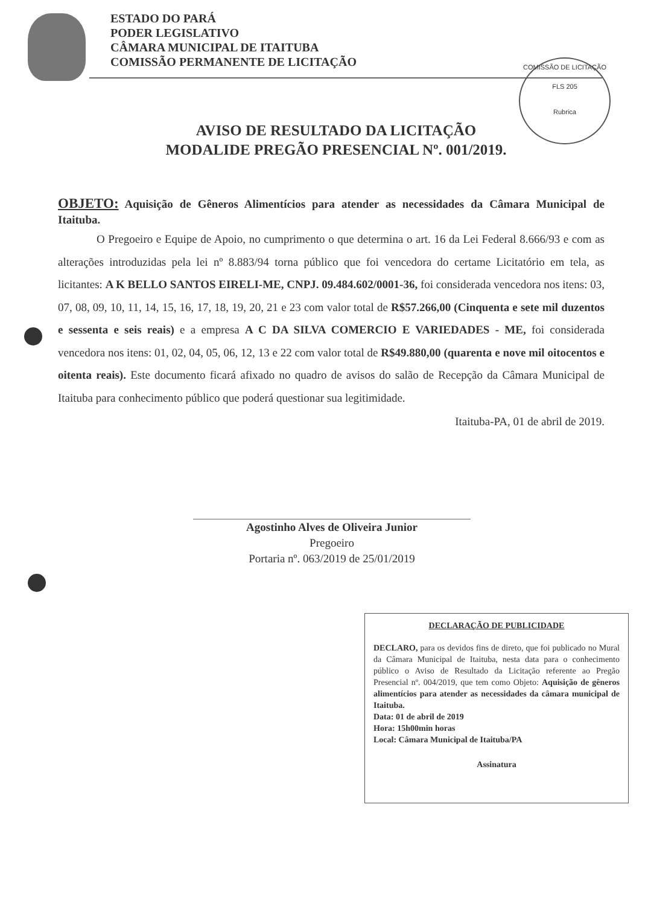COMISSÃO DE LICITAÇÃO
FLS 205
Rubrica
ESTADO DO PARÁ
PODER LEGISLATIVO
CÂMARA MUNICIPAL DE ITAITUBA
COMISSÃO PERMANENTE DE LICITAÇÃO
AVISO DE RESULTADO DA LICITAÇÃO
MODALIDE PREGÃO PRESENCIAL Nº. 001/2019.
OBJETO: Aquisição de Gêneros Alimentícios para atender as necessidades da Câmara Municipal de Itaituba.
O Pregoeiro e Equipe de Apoio, no cumprimento o que determina o art. 16 da Lei Federal 8.666/93 e com as alterações introduzidas pela lei nº 8.883/94 torna público que foi vencedora do certame Licitatório em tela, as licitantes: A K BELLO SANTOS EIRELI-ME, CNPJ. 09.484.602/0001-36, foi considerada vencedora nos itens: 03, 07, 08, 09, 10, 11, 14, 15, 16, 17, 18, 19, 20, 21 e 23 com valor total de R$57.266,00 (Cinquenta e sete mil duzentos e sessenta e seis reais) e a empresa A C DA SILVA COMERCIO E VARIEDADES - ME, foi considerada vencedora nos itens: 01, 02, 04, 05, 06, 12, 13 e 22 com valor total de R$49.880,00 (quarenta e nove mil oitocentos e oitenta reais). Este documento ficará afixado no quadro de avisos do salão de Recepção da Câmara Municipal de Itaituba para conhecimento público que poderá questionar sua legitimidade.
Itaituba-PA, 01 de abril de 2019.
Agostinho Alves de Oliveira Junior
Pregoeiro
Portaria nº. 063/2019 de 25/01/2019
DECLARAÇÃO DE PUBLICIDADE
DECLARO, para os devidos fins de direto, que foi publicado no Mural da Câmara Municipal de Itaituba, nesta data para o conhecimento público o Aviso de Resultado da Licitação referente ao Pregão Presencial nº. 004/2019, que tem como Objeto: Aquisição de gêneros alimentícios para atender as necessidades da câmara municipal de Itaituba.
Data: 01 de abril de 2019
Hora: 15h00min horas
Local: Câmara Municipal de Itaituba/PA
Assinatura